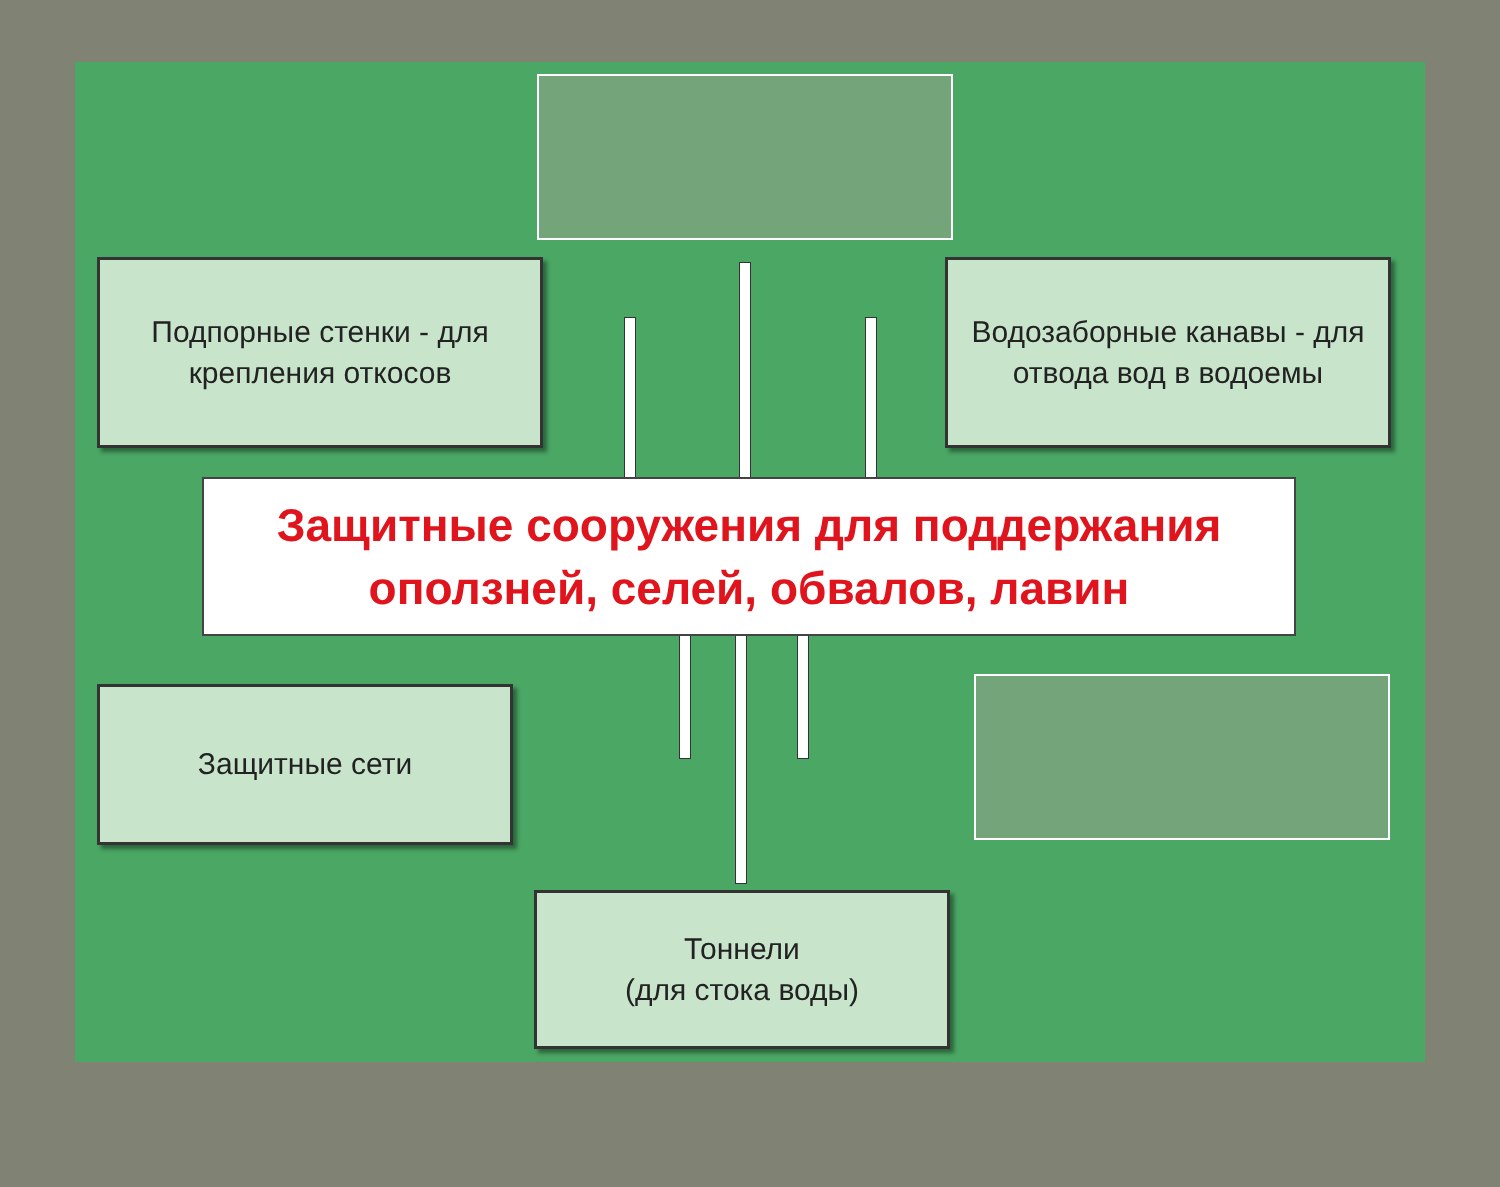Подпорные стенки - для крепления откосов
Водозаборные канавы - для отвода вод в водоемы
Защитные сооружения для поддержания
оползней, селей, обвалов, лавин
Защитные сети
Тоннели
(для стока воды)